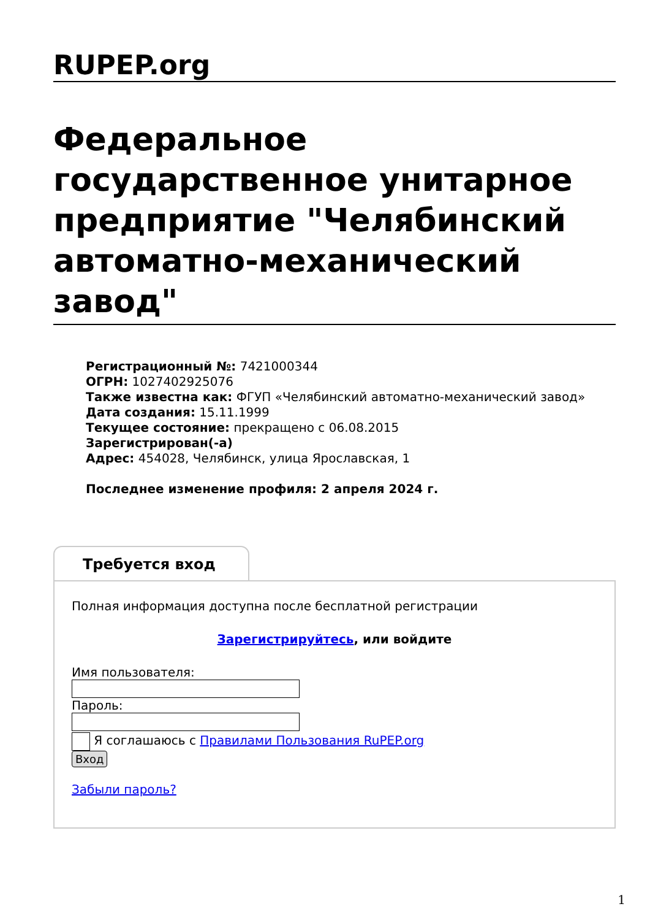RUPEP.org
Федеральное государственное унитарное предприятие "Челябинский автоматно-механический завод"
Регистрационный №: 7421000344
ОГРН: 1027402925076
Также известна как: ФГУП «Челябинский автоматно-механический завод»
Дата создания: 15.11.1999
Текущее состояние: прекращено с 06.08.2015
Зарегистрирован(-а)
Адрес: 454028, Челябинск, улица Ярославская, 1
Последнее изменение профиля: 2 апреля 2024 г.
Требуется вход
Полная информация доступна после бесплатной регистрации
Зарегистрируйтесь, или войдите
Имя пользователя:
Пароль:
Я соглашаюсь с Правилами Пользования RuPEP.org
Вход
Забыли пароль?
1